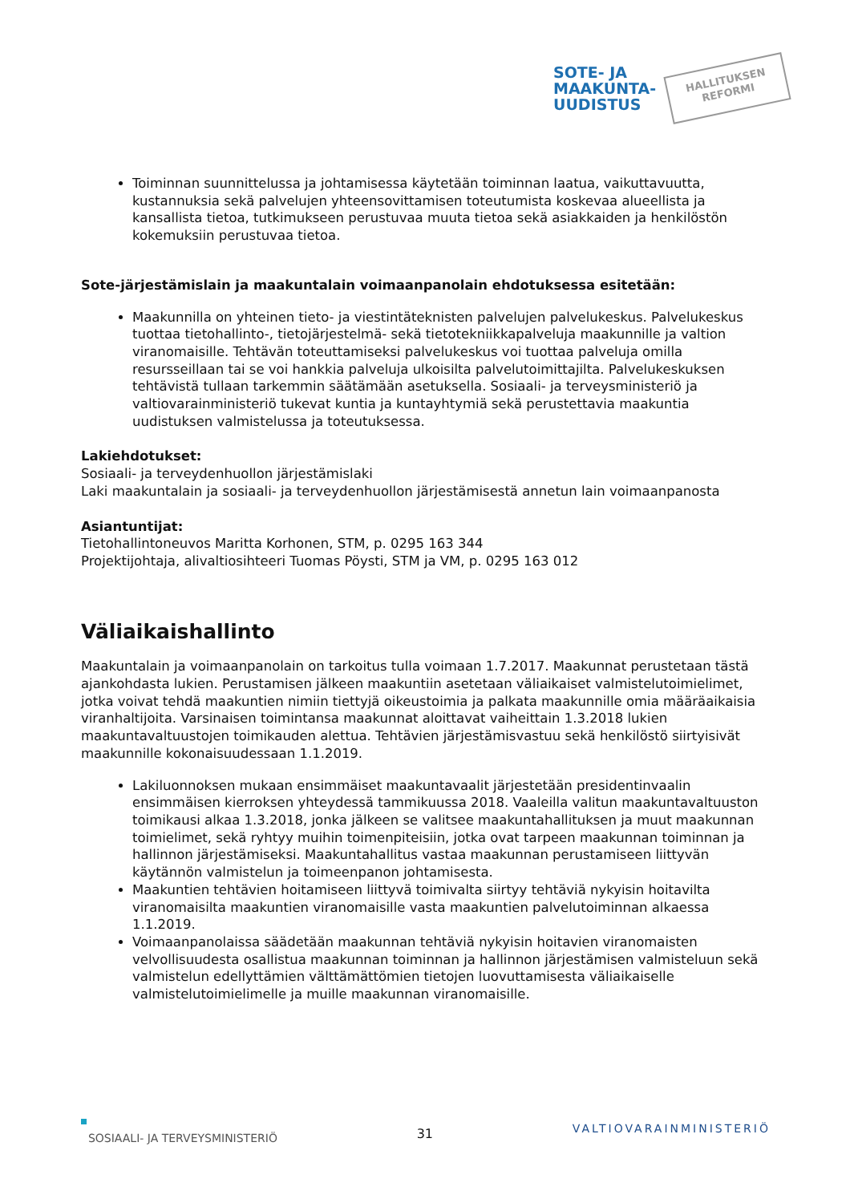SOTE- JA
MAAKUNTA-
UUDISTUS
HALLITUKSEN
REFORMI
Toiminnan suunnittelussa ja johtamisessa käytetään toiminnan laatua, vaikuttavuutta, kustannuksia sekä palvelujen yhteensovittamisen toteutumista koskevaa alueellista ja kansallista tietoa, tutkimukseen perustuvaa muuta tietoa sekä asiakkaiden ja henkilöstön kokemuksiin perustuvaa tietoa.
Sote-järjestämislain ja maakuntalain voimaanpanolain ehdotuksessa esitetään:
Maakunnilla on yhteinen tieto- ja viestintäteknisten palvelujen palvelukeskus. Palvelukeskus tuottaa tietohallinto-, tietojärjestelmä- sekä tietotekniikkapalveluja maakunnille ja valtion viranomaisille. Tehtävän toteuttamiseksi palvelukeskus voi tuottaa palveluja omilla resursseillaan tai se voi hankkia palveluja ulkoisilta palvelutoimittajilta. Palvelukeskuksen tehtävistä tullaan tarkemmin säätämään asetuksella. Sosiaali- ja terveysministeriö ja valtiovarainministeriö tukevat kuntia ja kuntayhtymiä sekä perustettavia maakuntia uudistuksen valmistelussa ja toteutuksessa.
Lakiehdotukset:
Sosiaali- ja terveydenhuollon järjestämislaki
Laki maakuntalain ja sosiaali- ja terveydenhuollon järjestämisestä annetun lain voimaanpanosta
Asiantuntijat:
Tietohallintoneuvos Maritta Korhonen, STM, p. 0295 163 344
Projektijohtaja, alivaltiosihteeri Tuomas Pöysti, STM ja VM, p. 0295 163 012
Väliaikaishallinto
Maakuntalain ja voimaanpanolain on tarkoitus tulla voimaan 1.7.2017. Maakunnat perustetaan tästä ajankohdasta lukien. Perustamisen jälkeen maakuntiin asetetaan väliaikaiset valmistelutoimielimet, jotka voivat tehdä maakuntien nimiin tiettyjä oikeustoimia ja palkata maakunnille omia määräaikaisia viranhaltijoita. Varsinaisen toimintansa maakunnat aloittavat vaiheittain 1.3.2018 lukien maakuntavaltuustojen toimikauden alettua. Tehtävien järjestämisvastuu sekä henkilöstö siirtyisivät maakunnille kokonaisuudessaan 1.1.2019.
Lakiluonnoksen mukaan ensimmäiset maakuntavaalit järjestetään presidentinvaalin ensimmäisen kierroksen yhteydessä tammikuussa 2018. Vaaleilla valitun maakuntavaltuuston toimikausi alkaa 1.3.2018, jonka jälkeen se valitsee maakuntahallituksen ja muut maakunnan toimielimet, sekä ryhtyy muihin toimenpiteisiin, jotka ovat tarpeen maakunnan toiminnan ja hallinnon järjestämiseksi. Maakuntahallitus vastaa maakunnan perustamiseen liittyvän käytännön valmistelun ja toimeenpanon johtamisesta.
Maakuntien tehtävien hoitamiseen liittyvä toimivalta siirtyy tehtäviä nykyisin hoitavilta viranomaisilta maakuntien viranomaisille vasta maakuntien palvelutoiminnan alkaessa 1.1.2019.
Voimaanpanolaissa säädetään maakunnan tehtäviä nykyisin hoitavien viranomaisten velvollisuudesta osallistua maakunnan toiminnan ja hallinnon järjestämisen valmisteluun sekä valmistelun edellyttämien välttämättömien tietojen luovuttamisesta väliaikaiselle valmistelutoimielimelle ja muille maakunnan viranomaisille.
SOSIAALI- JA TERVEYSMINISTERIÖ
31
VALTIOVARAINMINISTERIÖ